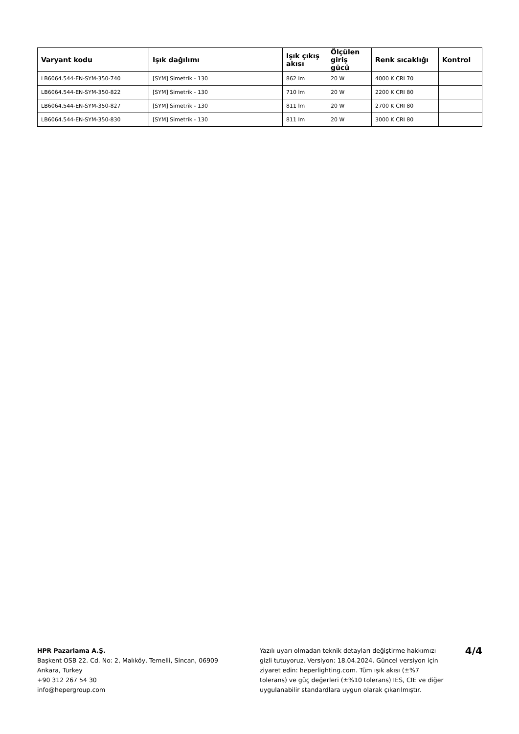| Varyant kodu | Işık dağılımı | Işık çıkış akısı | Ölçülen giriş gücü | Renk sıcaklığı | Kontrol |
| --- | --- | --- | --- | --- | --- |
| LB6064.544-EN-SYM-350-740 | [SYM] Simetrik - 130 | 862 lm | 20 W | 4000 K CRI 70 | |
| LB6064.544-EN-SYM-350-822 | [SYM] Simetrik - 130 | 710 lm | 20 W | 2200 K CRI 80 | |
| LB6064.544-EN-SYM-350-827 | [SYM] Simetrik - 130 | 811 lm | 20 W | 2700 K CRI 80 | |
| LB6064.544-EN-SYM-350-830 | [SYM] Simetrik - 130 | 811 lm | 20 W | 3000 K CRI 80 | |
HPR Pazarlama A.Ş.
Başkent OSB 22. Cd. No: 2, Malıköy, Temelli, Sincan, 06909
Ankara, Turkey
+90 312 267 54 30
info@hepergroup.com
Yazılı uyarı olmadan teknik detayları değiştirme hakkımızı gizli tutuyoruz. Versiyon: 18.04.2024. Güncel versiyon için ziyaret edin: heperlighting.com. Tüm ışık akısı (±%7 tolerans) ve güç değerleri (±%10 tolerans) IES, CIE ve diğer uygulanabilir standardlara uygun olarak çıkarılmıştır.
4/4